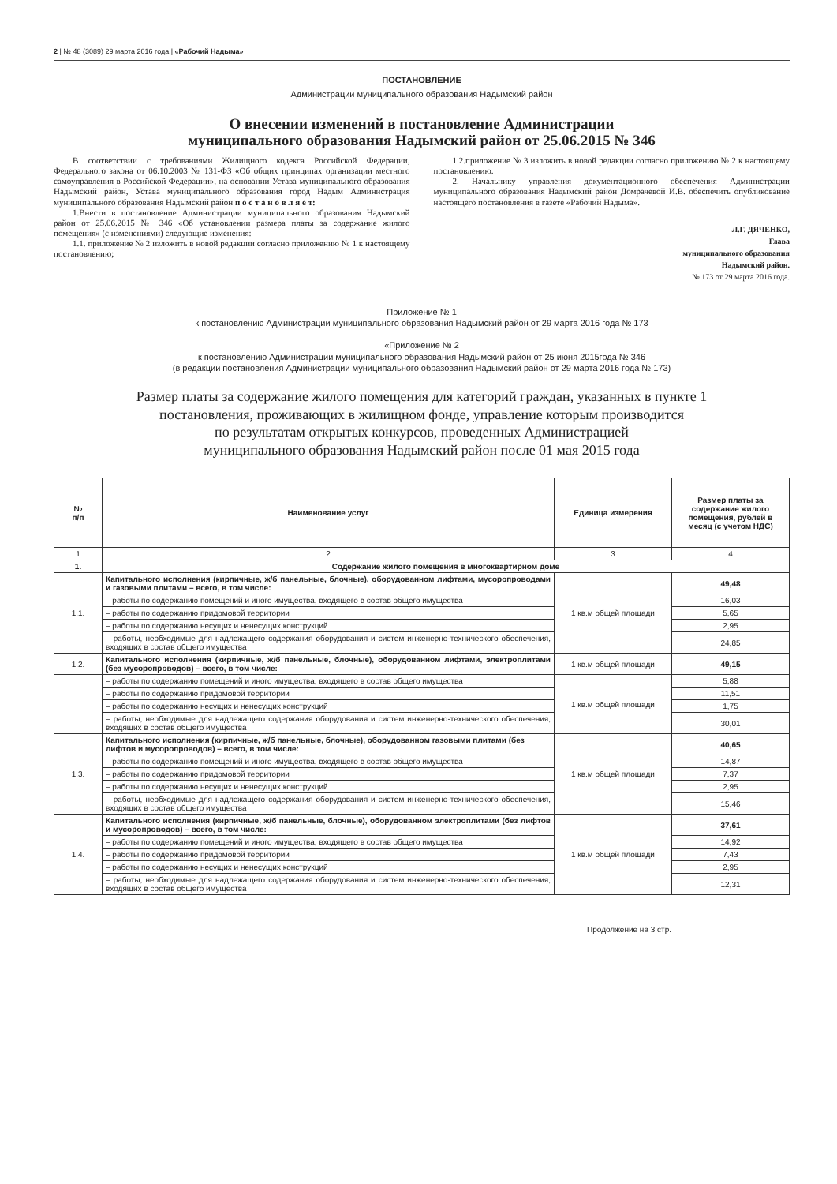2 | № 48 (3089) 29 марта 2016 года | «Рабочий Надыма»
ПОСТАНОВЛЕНИЕ
Администрации муниципального образования Надымский район
О внесении изменений в постановление Администрации
муниципального образования Надымский район от 25.06.2015 № 346
В соответствии с требованиями Жилищного кодекса Российской Федерации, Федерального закона от 06.10.2003 № 131-ФЗ «Об общих принципах организации местного самоуправления в Российской Федерации», на основании Устава муниципального образования Надымский район, Устава муниципального образования город Надым Администрация муниципального образования Надымский район п о с т а н о в л я е т:
1.Внести в постановление Администрации муниципального образования Надымский район от 25.06.2015 № 346 «Об установлении размера платы за содержание жилого помещения» (с изменениями) следующие изменения:
1.1. приложение № 2 изложить в новой редакции согласно приложению № 1 к настоящему постановлению;
1.2.приложение № 3 изложить в новой редакции согласно приложению № 2 к настоящему постановлению.
2. Начальнику управления документационного обеспечения Администрации муниципального образования Надымский район Домрачевой И.В. обеспечить опубликование настоящего постановления в газете «Рабочий Надыма».
Л.Г. ДЯЧЕНКО,
Глава
муниципального образования
Надымский район.
№ 173 от 29 марта 2016 года.
Приложение № 1
к постановлению Администрации муниципального образования Надымский район от 29 марта 2016 года № 173
«Приложение № 2
к постановлению Администрации муниципального образования Надымский район от 25 июня 2015года № 346
(в редакции постановления Администрации муниципального образования Надымский район от 29 марта 2016 года № 173)
Размер платы за содержание жилого помещения для категорий граждан, указанных в пункте 1
постановления, проживающих в жилищном фонде, управление которым производится
по результатам открытых конкурсов, проведенных Администрацией
муниципального образования Надымский район после 01 мая 2015 года
| № п/п | Наименование услуг | Единица измерения | Размер платы за содержание жилого помещения, рублей в месяц (с учетом НДС) |
| --- | --- | --- | --- |
| 1 | 2 | 3 | 4 |
| 1. | Содержание жилого помещения в многоквартирном доме | | |
| 1.1. | Капитального исполнения (кирпичные, ж/б панельные, блочные), оборудованном лифтами, мусоропроводами и газовыми плитами – всего, в том числе: | 1 кв.м общей площади | 49,48 |
| | – работы по содержанию помещений и иного имущества, входящего в состав общего имущества | | 16,03 |
| | – работы по содержанию придомовой территории | | 5,65 |
| | – работы по содержанию несущих и ненесущих конструкций | | 2,95 |
| | – работы, необходимые для надлежащего содержания оборудования и систем инженерно-технического обеспечения, входящих в состав общего имущества | | 24,85 |
| 1.2. | Капитального исполнения (кирпичные, ж/б панельные, блочные), оборудованном лифтами, электроплитами (без мусоропроводов) – всего, в том числе: | 1 кв.м общей площади | 49,15 |
| | – работы по содержанию помещений и иного имущества, входящего в состав общего имущества | 1 кв.м общей площади | 5,88 |
| | – работы по содержанию придомовой территории | | 11,51 |
| | – работы по содержанию несущих и ненесущих конструкций | | 1,75 |
| | – работы, необходимые для надлежащего содержания оборудования и систем инженерно-технического обеспечения, входящих в состав общего имущества | | 30,01 |
| 1.3. | Капитального исполнения (кирпичные, ж/б панельные, блочные), оборудованном газовыми плитами (без лифтов и мусоропроводов) – всего, в том числе: | 1 кв.м общей площади | 40,65 |
| | – работы по содержанию помещений и иного имущества, входящего в состав общего имущества | | 14,87 |
| | – работы по содержанию придомовой территории | | 7,37 |
| | – работы по содержанию несущих и ненесущих конструкций | | 2,95 |
| | – работы, необходимые для надлежащего содержания оборудования и систем инженерно-технического обеспечения, входящих в состав общего имущества | | 15,46 |
| 1.4. | Капитального исполнения (кирпичные, ж/б панельные, блочные), оборудованном электроплитами (без лифтов и мусоропроводов) – всего, в том числе: | 1 кв.м общей площади | 37,61 |
| | – работы по содержанию помещений и иного имущества, входящего в состав общего имущества | | 14,92 |
| | – работы по содержанию придомовой территории | | 7,43 |
| | – работы по содержанию несущих и ненесущих конструкций | | 2,95 |
| | – работы, необходимые для надлежащего содержания оборудования и систем инженерно-технического обеспечения, входящих в состав общего имущества | | 12,31 |
Продолжение на 3 стр.